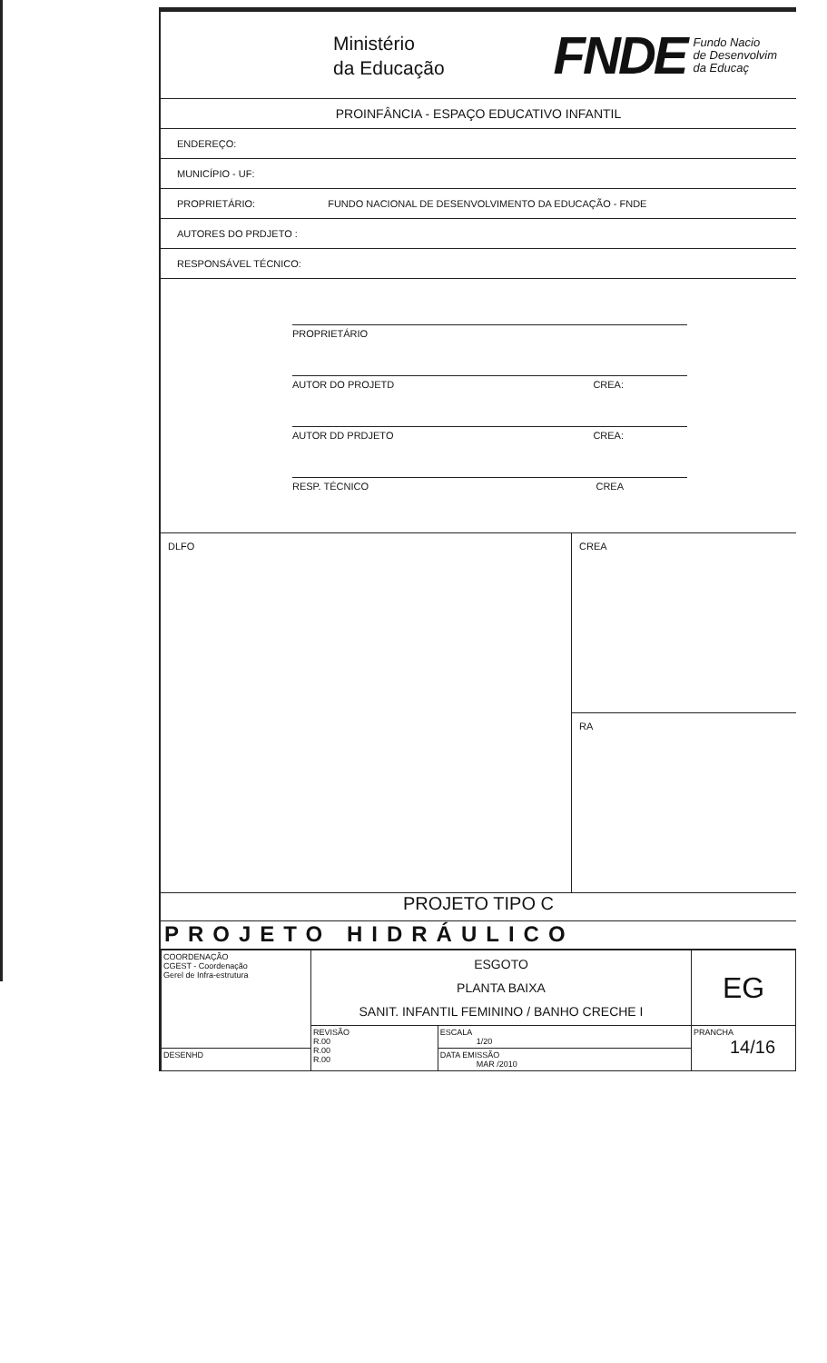Ministério
da Educação
FNDE
Fundo Nacio
de Desenvolvim
da Educaç
PROINFÂNCIA - ESPAÇO EDUCATIVO INFANTIL
ENDEREÇO:
MUNICÍPIO - UF:
PROPRIETÁRIO: FUNDO NACIONAL DE DESENVOLVIMENTO DA EDUCAÇÃO - FNDE
AUTORES DO PRDJETO :
RESPONSÁVEL TÉCNICO:
PROPRIETÁRIO
AUTOR DO PROJETD CREA:
AUTOR DD PRDJETO CREA:
RESP. TÉCNICO CREA
DLFO CREA
RA
PROJETO TIPO C
PROJETO HIDRÁULICO
| COORDENAÇÃO CGEST - Coordenação Gerel de Infra-estrutura | ESGOTO PLANTA BAIXA SANIT. INFANTIL FEMININO / BANHO CRECHE I | | EG |
| | REVISÃO R.00 R.00 R.00 | ESCALA 1/20 | PRANCHA 14/16 |
| DESENHD | | DATA EMISSÃO MAR /2010 | |